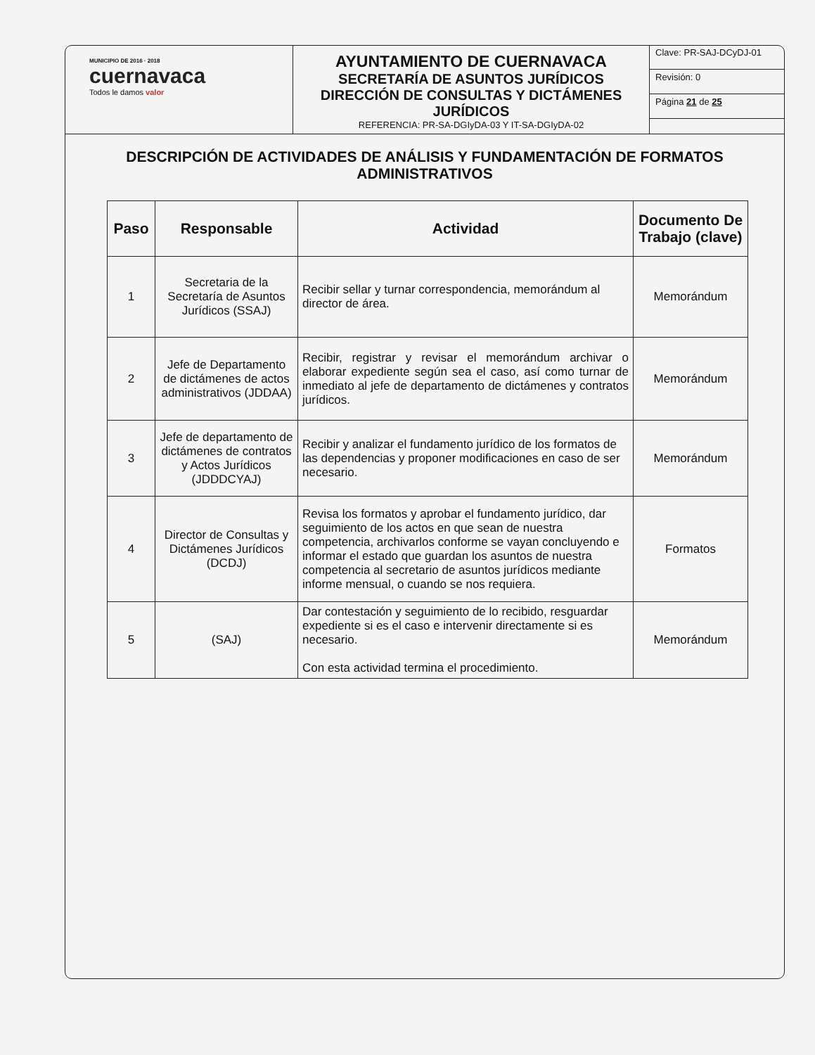MUNICIPIO DE 2016 · 2018
cuernavaca
Todos le damos valor
AYUNTAMIENTO DE CUERNAVACA
SECRETARÍA DE ASUNTOS JURÍDICOS
DIRECCIÓN DE CONSULTAS Y DICTÁMENES JURÍDICOS
REFERENCIA: PR-SA-DGIyDA-03 Y IT-SA-DGIyDA-02
Clave: PR-SAJ-DCyDJ-01
Revisión: 0
Página 21 de 25
DESCRIPCIÓN DE ACTIVIDADES DE ANÁLISIS Y FUNDAMENTACIÓN DE FORMATOS ADMINISTRATIVOS
| Paso | Responsable | Actividad | Documento De Trabajo (clave) |
| --- | --- | --- | --- |
| 1 | Secretaria de la Secretaría de Asuntos Jurídicos (SSAJ) | Recibir sellar y turnar correspondencia, memorándum al director de área. | Memorándum |
| 2 | Jefe de Departamento de dictámenes de actos administrativos (JDDAA) | Recibir, registrar y revisar el memorándum archivar o elaborar expediente según sea el caso, así como turnar de inmediato al jefe de departamento de dictámenes y contratos jurídicos. | Memorándum |
| 3 | Jefe de departamento de dictámenes de contratos y Actos Jurídicos (JDDDCYAJ) | Recibir y analizar el fundamento jurídico de los formatos de las dependencias y proponer modificaciones en caso de ser necesario. | Memorándum |
| 4 | Director de Consultas y Dictámenes Jurídicos (DCDJ) | Revisa los formatos y aprobar el fundamento jurídico, dar seguimiento de los actos en que sean de nuestra competencia, archivarlos conforme se vayan concluyendo e informar el estado que guardan los asuntos de nuestra competencia al secretario de asuntos jurídicos mediante informe mensual, o cuando se nos requiera. | Formatos |
| 5 | (SAJ) | Dar contestación y seguimiento de lo recibido, resguardar expediente si es el caso e intervenir directamente si es necesario. Con esta actividad termina el procedimiento. | Memorándum |